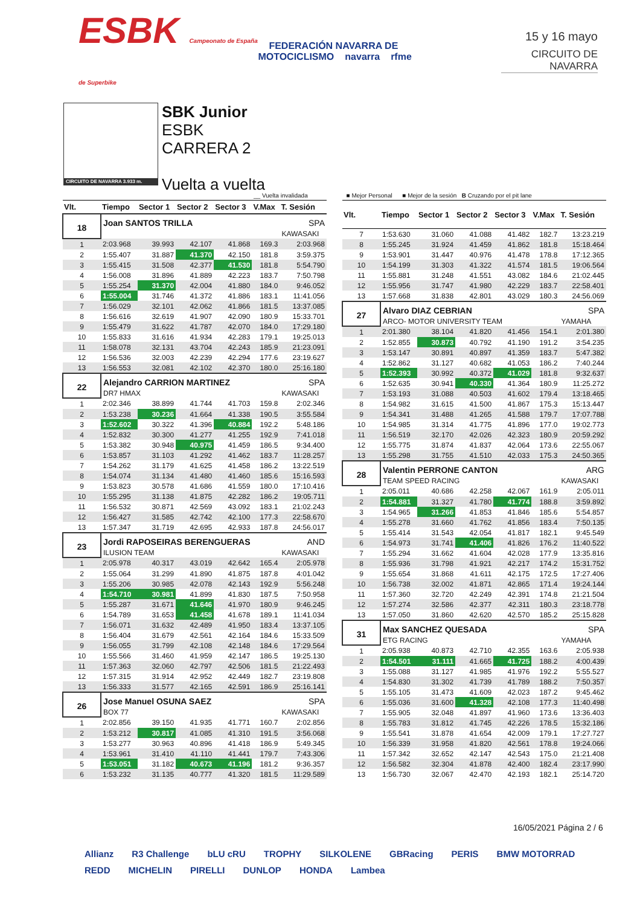ESBK Campeonato de España de Superbike
FEDERACIÓN NAVARRA DE MOTOCICLISMO navarra rfme
15 y 16 mayo
CIRCUITO DE NAVARRA
CIRCUITO DE NAVARRA 3.933 m.
SBK Junior
ESBK
CARRERA 2
Vuelta a vuelta
__ Vuelta invalidada ■ Mejor Personal ■ Mejor de la sesión B Cruzando por el pit lane
| Vlt. | Tiempo | Sector 1 | Sector 2 | Sector 3 | V.Max | T. Sesión |
| --- | --- | --- | --- | --- | --- | --- |
| 18 | Joan SANTOS TRILLA | | | | | SPA |
| | | | | | | KAWASAKI |
| 1 | 2:03.968 | 39.993 | 42.107 | 41.868 | 169.3 | 2:03.968 |
| 2 | 1:55.407 | 31.887 | 41.370 | 42.150 | 181.8 | 3:59.375 |
| 3 | 1:55.415 | 31.508 | 42.377 | 41.530 | 181.8 | 5:54.790 |
| 4 | 1:56.008 | 31.896 | 41.889 | 42.223 | 183.7 | 7:50.798 |
| 5 | 1:55.254 | 31.370 | 42.004 | 41.880 | 184.0 | 9:46.052 |
| 6 | 1:55.004 | 31.746 | 41.372 | 41.886 | 183.1 | 11:41.056 |
| 7 | 1:56.029 | 32.101 | 42.062 | 41.866 | 181.5 | 13:37.085 |
| 8 | 1:56.616 | 32.619 | 41.907 | 42.090 | 180.9 | 15:33.701 |
| 9 | 1:55.479 | 31.622 | 41.787 | 42.070 | 184.0 | 17:29.180 |
| 10 | 1:55.833 | 31.616 | 41.934 | 42.283 | 179.1 | 19:25.013 |
| 11 | 1:58.078 | 32.131 | 43.704 | 42.243 | 185.9 | 21:23.091 |
| 12 | 1:56.536 | 32.003 | 42.239 | 42.294 | 177.6 | 23:19.627 |
| 13 | 1:56.553 | 32.081 | 42.102 | 42.370 | 180.0 | 25:16.180 |
| 22 | Alejandro CARRION MARTINEZ | | | | | SPA |
| | DR7 HMAX | | | | | KAWASAKI |
| 1 | 2:02.346 | 38.899 | 41.744 | 41.703 | 159.8 | 2:02.346 |
| 2 | 1:53.238 | 30.236 | 41.664 | 41.338 | 190.5 | 3:55.584 |
| 3 | 1:52.602 | 30.322 | 41.396 | 40.884 | 192.2 | 5:48.186 |
| 4 | 1:52.832 | 30.300 | 41.277 | 41.255 | 192.9 | 7:41.018 |
| 5 | 1:53.382 | 30.948 | 40.975 | 41.459 | 186.5 | 9:34.400 |
| 6 | 1:53.857 | 31.103 | 41.292 | 41.462 | 183.7 | 11:28.257 |
| 7 | 1:54.262 | 31.179 | 41.625 | 41.458 | 186.2 | 13:22.519 |
| 8 | 1:54.074 | 31.134 | 41.480 | 41.460 | 185.6 | 15:16.593 |
| 9 | 1:53.823 | 30.578 | 41.686 | 41.559 | 180.0 | 17:10.416 |
| 10 | 1:55.295 | 31.138 | 41.875 | 42.282 | 186.2 | 19:05.711 |
| 11 | 1:56.532 | 30.871 | 42.569 | 43.092 | 183.1 | 21:02.243 |
| 12 | 1:56.427 | 31.585 | 42.742 | 42.100 | 177.3 | 22:58.670 |
| 13 | 1:57.347 | 31.719 | 42.695 | 42.933 | 187.8 | 24:56.017 |
| 23 | Jordi RAPOSEIRAS BERENGUERAS | | | | | AND |
| | ILUSION TEAM | | | | | KAWASAKI |
| 1 | 2:05.978 | 40.317 | 43.019 | 42.642 | 165.4 | 2:05.978 |
| 2 | 1:55.064 | 31.299 | 41.890 | 41.875 | 187.8 | 4:01.042 |
| 3 | 1:55.206 | 30.985 | 42.078 | 42.143 | 192.9 | 5:56.248 |
| 4 | 1:54.710 | 30.981 | 41.899 | 41.830 | 187.5 | 7:50.958 |
| 5 | 1:55.287 | 31.671 | 41.646 | 41.970 | 180.9 | 9:46.245 |
| 6 | 1:54.789 | 31.653 | 41.458 | 41.678 | 189.1 | 11:41.034 |
| 7 | 1:56.071 | 31.632 | 42.489 | 41.950 | 183.4 | 13:37.105 |
| 8 | 1:56.404 | 31.679 | 42.561 | 42.164 | 184.6 | 15:33.509 |
| 9 | 1:56.055 | 31.799 | 42.108 | 42.148 | 184.6 | 17:29.564 |
| 10 | 1:55.566 | 31.460 | 41.959 | 42.147 | 186.5 | 19:25.130 |
| 11 | 1:57.363 | 32.060 | 42.797 | 42.506 | 181.5 | 21:22.493 |
| 12 | 1:57.315 | 31.914 | 42.952 | 42.449 | 182.7 | 23:19.808 |
| 13 | 1:56.333 | 31.577 | 42.165 | 42.591 | 186.9 | 25:16.141 |
| 26 | Jose Manuel OSUNA SAEZ | | | | | SPA |
| | BOX 77 | | | | | KAWASAKI |
| 1 | 2:02.856 | 39.150 | 41.935 | 41.771 | 160.7 | 2:02.856 |
| 2 | 1:53.212 | 30.817 | 41.085 | 41.310 | 191.5 | 3:56.068 |
| 3 | 1:53.277 | 30.963 | 40.896 | 41.418 | 186.9 | 5:49.345 |
| 4 | 1:53.961 | 31.410 | 41.110 | 41.441 | 179.7 | 7:43.306 |
| 5 | 1:53.051 | 31.182 | 40.673 | 41.196 | 181.2 | 9:36.357 |
| 6 | 1:53.232 | 31.135 | 40.777 | 41.320 | 181.5 | 11:29.589 |
| Vlt. | Tiempo | Sector 1 | Sector 2 | Sector 3 | V.Max | T. Sesión |
| --- | --- | --- | --- | --- | --- | --- |
| 7 | 1:53.630 | 31.060 | 41.088 | 41.482 | 182.7 | 13:23.219 |
| 8 | 1:55.245 | 31.924 | 41.459 | 41.862 | 181.8 | 15:18.464 |
| 9 | 1:53.901 | 31.447 | 40.976 | 41.478 | 178.8 | 17:12.365 |
| 10 | 1:54.199 | 31.303 | 41.322 | 41.574 | 181.5 | 19:06.564 |
| 11 | 1:55.881 | 31.248 | 41.551 | 43.082 | 184.6 | 21:02.445 |
| 12 | 1:55.956 | 31.747 | 41.980 | 42.229 | 183.7 | 22:58.401 |
| 13 | 1:57.668 | 31.838 | 42.801 | 43.029 | 180.3 | 24:56.069 |
| 27 | Alvaro DIAZ CEBRIAN | | | | | SPA |
| | ARCO- MOTOR UNIVERSITY TEAM | | | | | YAMAHA |
| 1 | 2:01.380 | 38.104 | 41.820 | 41.456 | 154.1 | 2:01.380 |
| 2 | 1:52.855 | 30.873 | 40.792 | 41.190 | 191.2 | 3:54.235 |
| 3 | 1:53.147 | 30.891 | 40.897 | 41.359 | 183.7 | 5:47.382 |
| 4 | 1:52.862 | 31.127 | 40.682 | 41.053 | 186.2 | 7:40.244 |
| 5 | 1:52.393 | 30.992 | 40.372 | 41.029 | 181.8 | 9:32.637 |
| 6 | 1:52.635 | 30.941 | 40.330 | 41.364 | 180.9 | 11:25.272 |
| 7 | 1:53.193 | 31.088 | 40.503 | 41.602 | 179.4 | 13:18.465 |
| 8 | 1:54.982 | 31.615 | 41.500 | 41.867 | 175.3 | 15:13.447 |
| 9 | 1:54.341 | 31.488 | 41.265 | 41.588 | 179.7 | 17:07.788 |
| 10 | 1:54.985 | 31.314 | 41.775 | 41.896 | 177.0 | 19:02.773 |
| 11 | 1:56.519 | 32.170 | 42.026 | 42.323 | 180.9 | 20:59.292 |
| 12 | 1:55.775 | 31.874 | 41.837 | 42.064 | 173.6 | 22:55.067 |
| 13 | 1:55.298 | 31.755 | 41.510 | 42.033 | 175.3 | 24:50.365 |
| 28 | Valentin PERRONE CANTON | | | | | ARG |
| | TEAM SPEED RACING | | | | | KAWASAKI |
| 1 | 2:05.011 | 40.686 | 42.258 | 42.067 | 161.9 | 2:05.011 |
| 2 | 1:54.881 | 31.327 | 41.780 | 41.774 | 188.8 | 3:59.892 |
| 3 | 1:54.965 | 31.266 | 41.853 | 41.846 | 185.6 | 5:54.857 |
| 4 | 1:55.278 | 31.660 | 41.762 | 41.856 | 183.4 | 7:50.135 |
| 5 | 1:55.414 | 31.543 | 42.054 | 41.817 | 182.1 | 9:45.549 |
| 6 | 1:54.973 | 31.741 | 41.406 | 41.826 | 176.2 | 11:40.522 |
| 7 | 1:55.294 | 31.662 | 41.604 | 42.028 | 177.9 | 13:35.816 |
| 8 | 1:55.936 | 31.798 | 41.921 | 42.217 | 174.2 | 15:31.752 |
| 9 | 1:55.654 | 31.868 | 41.611 | 42.175 | 172.5 | 17:27.406 |
| 10 | 1:56.738 | 32.002 | 41.871 | 42.865 | 171.4 | 19:24.144 |
| 11 | 1:57.360 | 32.720 | 42.249 | 42.391 | 174.8 | 21:21.504 |
| 12 | 1:57.274 | 32.586 | 42.377 | 42.311 | 180.3 | 23:18.778 |
| 13 | 1:57.050 | 31.860 | 42.620 | 42.570 | 185.2 | 25:15.828 |
| 31 | Max SANCHEZ QUESADA | | | | | SPA |
| | ETG RACING | | | | | YAMAHA |
| 1 | 2:05.938 | 40.873 | 42.710 | 42.355 | 163.6 | 2:05.938 |
| 2 | 1:54.501 | 31.111 | 41.665 | 41.725 | 188.2 | 4:00.439 |
| 3 | 1:55.088 | 31.127 | 41.985 | 41.976 | 192.2 | 5:55.527 |
| 4 | 1:54.830 | 31.302 | 41.739 | 41.789 | 188.2 | 7:50.357 |
| 5 | 1:55.105 | 31.473 | 41.609 | 42.023 | 187.2 | 9:45.462 |
| 6 | 1:55.036 | 31.600 | 41.328 | 42.108 | 177.3 | 11:40.498 |
| 7 | 1:55.905 | 32.048 | 41.897 | 41.960 | 173.6 | 13:36.403 |
| 8 | 1:55.783 | 31.812 | 41.745 | 42.226 | 178.5 | 15:32.186 |
| 9 | 1:55.541 | 31.878 | 41.654 | 42.009 | 179.1 | 17:27.727 |
| 10 | 1:56.339 | 31.958 | 41.820 | 42.561 | 178.8 | 19:24.066 |
| 11 | 1:57.342 | 32.652 | 42.147 | 42.543 | 175.0 | 21:21.408 |
| 12 | 1:56.582 | 32.304 | 41.878 | 42.400 | 182.4 | 23:17.990 |
| 13 | 1:56.730 | 32.067 | 42.470 | 42.193 | 182.1 | 25:14.720 |
16/05/2021 Página 2 / 6
Allianz R3 Challenge bLU cRU TROPHY SILKOLENE GBRacing PERIS BMW MOTORRAD REDD MICHELIN PIRELLI DUNLOP HONDA Lambea